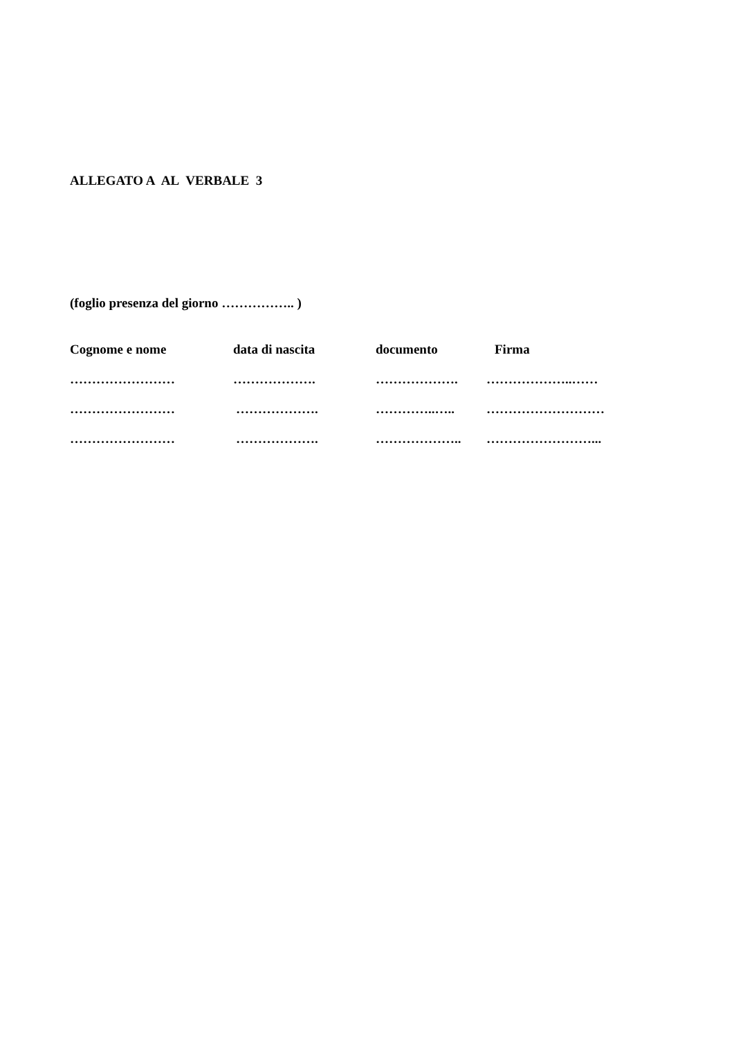ALLEGATO A AL VERBALE 3
(foglio presenza del giorno …………….. )
| Cognome e nome | data di nascita | documento | Firma |
| …………………… | ………………. | ………………. | ………………..…… |
| …………………… | ………………. | …………..….. | ……………………… |
| …………………… | ………………. | ……………….. | ……………………... |